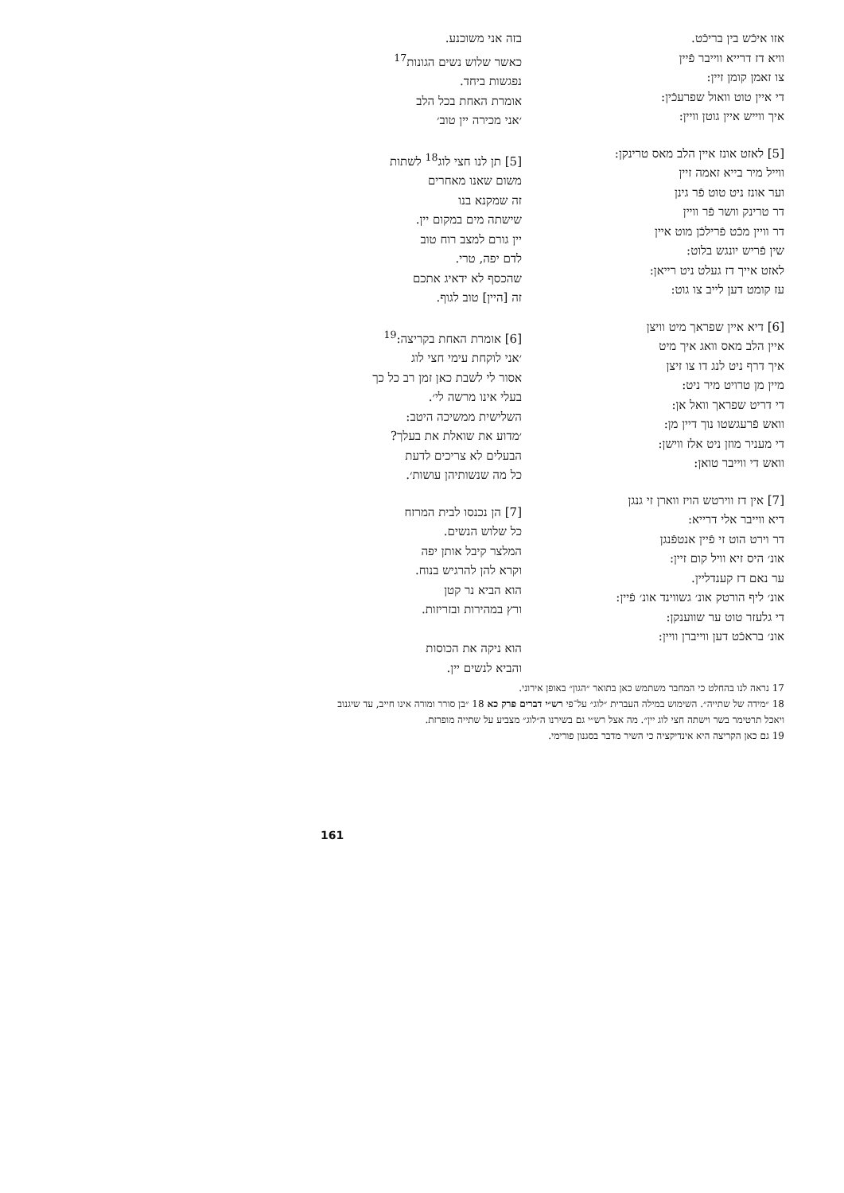אזו איכֿש בין בריכֿט.
וויא דז דרייא ווייבר פֿיין
צו זאמן קומן זיין:
די איין טוט וואול שפרעכֿין:
איך ווייש איין גוטן וויין:
[5] לאזט אונז איין הלב מאס טרינקן:
ווייל מיר בייא זאמה זיין
וער אונז ניט טוט פֿר גינן
דר טרינק וושר פֿר וויין
דר וויין מכֿט פֿרילכֿן מוט איין
שין פֿריש יונגש בלוט:
לאזט אייך דז געלט ניט רייאן:
עז קומט דען לייב צו גוט:
[6] דיא איין שפראך מיט וויצן
איין הלב מאס וואג איך מיט
איך דרף ניט לנג דו צו זיצן
מיין מן טרויט מיר ניט:
די דריט שפראך וואל אן:
וואש פֿרעגשטו נוך דיין מן:
די מעניר מוזן ניט אלז ווישן:
וואש די ווייבר טואן:
[7] אין דז ווירטש הויז ווארן זי גנגן
דיא ווייבר אלי דרייא:
דר וירט הוט זי פֿיין אנטפֿנגן
אונ׳ היס זיא וויל קום זיין:
ער נאם דז קענדליין.
אונ׳ ליף הורטק אונ׳ גשווינד אונ׳ פֿיין:
די גלעזר טוט ער שווענקן:
אונ׳ בראכֿט דען ווייברן וויין:
בזה אני משוכנע.
כאשר שלוש נשים הגונות<sup>17</sup>
נפגשות ביחד.
אומרת האחת בכל הלב
׳אני מכירה יין טוב׳
[5] תן לנו חצי לוג<sup>18</sup> לשתות
משום שאנו מאחרים
זה שמקנא בנו
שישתה מים במקום יין.
יין גורם למצב רוח טוב
לדם יפה, טרי.
שהכסף לא ידאיג אתכם
זה [היין] טוב לגוף.
[6] אומרת האחת בקריצה:<sup>19</sup>
׳אני לוקחת עימי חצי לוג
אסור לי לשבת כאן זמן רב כל כך
בעלי אינו מרשה לי׳.
השלישית ממשיכה היטב:
׳מדוע את שואלת את בעלך?
הבעלים לא צריכים לדעת
כל מה שנשותיהן עושות׳.
[7] הן נכנסו לבית המרזח
כל שלוש הנשים.
המלצר קיבל אותן יפה
וקרא להן להרגיש בנוח.
הוא הביא נר קטן
ורץ במהירות ובזריזות.
הוא ניקה את הכוסות
והביא לנשים יין.
17 נראה לנו בהחלט כי המחבר משתמש כאן בתואר ״הגון״ באופן אירוני.
18 ״מידה של שתייה״. השימוש במילה העברית ״לוג״ על־פי רש״י דברים פרק כא 18 ״בן סורר ומורה אינו חייב, עד שיגנוב ויאכל תרטימר בשר וישתה חצי לוג יין״. מה אצל רש״י גם בשירנו ה״לוג״ מצביע על שתייה מופרזת.
19 גם כאן הקריצה היא אינדיקציה כי השיר מדבר בסגנון פורימי.
161